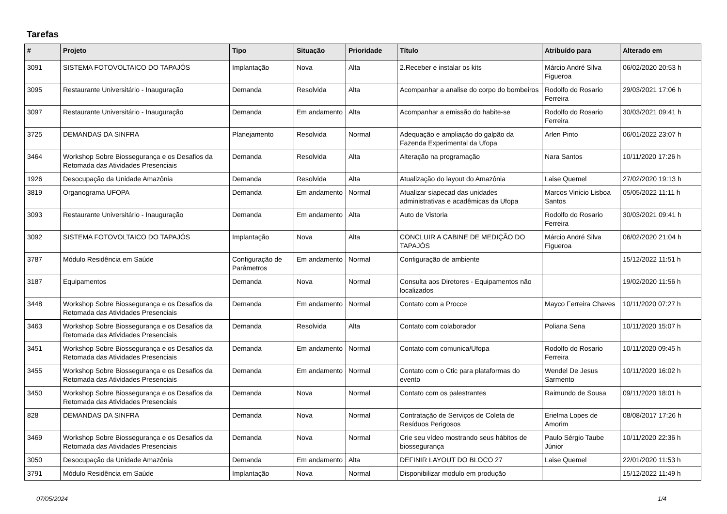Tarefas
| # | Projeto | Tipo | Situação | Prioridade | Título | Atribuído para | Alterado em |
| --- | --- | --- | --- | --- | --- | --- | --- |
| 3091 | SISTEMA FOTOVOLTAICO DO TAPAJÓS | Implantação | Nova | Alta | 2.Receber e instalar os kits | Márcio André Silva Figueroa | 06/02/2020 20:53 h |
| 3095 | Restaurante Universitário - Inauguração | Demanda | Resolvida | Alta | Acompanhar a analise do corpo do bombeiros | Rodolfo do Rosario Ferreira | 29/03/2021 17:06 h |
| 3097 | Restaurante Universitário - Inauguração | Demanda | Em andamento | Alta | Acompanhar a emissão do habite-se | Rodolfo do Rosario Ferreira | 30/03/2021 09:41 h |
| 3725 | DEMANDAS DA SINFRA | Planejamento | Resolvida | Normal | Adequação e ampliação do galpão da Fazenda Experimental da Ufopa | Arlen Pinto | 06/01/2022 23:07 h |
| 3464 | Workshop Sobre Biossegurança e os Desafios da Retomada das Atividades Presenciais | Demanda | Resolvida | Alta | Alteração na programação | Nara Santos | 10/11/2020 17:26 h |
| 1926 | Desocupação da Unidade Amazônia | Demanda | Resolvida | Alta | Atualização do layout do Amazônia | Laise Quemel | 27/02/2020 19:13 h |
| 3819 | Organograma UFOPA | Demanda | Em andamento | Normal | Atualizar siapecad das unidades administrativas e acadêmicas da Ufopa | Marcos Vinicio Lisboa Santos | 05/05/2022 11:11 h |
| 3093 | Restaurante Universitário - Inauguração | Demanda | Em andamento | Alta | Auto de Vistoria | Rodolfo do Rosario Ferreira | 30/03/2021 09:41 h |
| 3092 | SISTEMA FOTOVOLTAICO DO TAPAJÓS | Implantação | Nova | Alta | CONCLUIR A CABINE DE MEDIÇÃO DO TAPAJÓS | Márcio André Silva Figueroa | 06/02/2020 21:04 h |
| 3787 | Módulo Residência em Saúde | Configuração de Parâmetros | Em andamento | Normal | Configuração de ambiente | | 15/12/2022 11:51 h |
| 3187 | Equipamentos | Demanda | Nova | Normal | Consulta aos Diretores - Equipamentos não localizados | | 19/02/2020 11:56 h |
| 3448 | Workshop Sobre Biossegurança e os Desafios da Retomada das Atividades Presenciais | Demanda | Em andamento | Normal | Contato com a Procce | Mayco Ferreira Chaves | 10/11/2020 07:27 h |
| 3463 | Workshop Sobre Biossegurança e os Desafios da Retomada das Atividades Presenciais | Demanda | Resolvida | Alta | Contato com colaborador | Poliana Sena | 10/11/2020 15:07 h |
| 3451 | Workshop Sobre Biossegurança e os Desafios da Retomada das Atividades Presenciais | Demanda | Em andamento | Normal | Contato com comunica/Ufopa | Rodolfo do Rosario Ferreira | 10/11/2020 09:45 h |
| 3455 | Workshop Sobre Biossegurança e os Desafios da Retomada das Atividades Presenciais | Demanda | Em andamento | Normal | Contato com o Ctic para plataformas do evento | Wendel De Jesus Sarmento | 10/11/2020 16:02 h |
| 3450 | Workshop Sobre Biossegurança e os Desafios da Retomada das Atividades Presenciais | Demanda | Nova | Normal | Contato com os palestrantes | Raimundo de Sousa | 09/11/2020 18:01 h |
| 828 | DEMANDAS DA SINFRA | Demanda | Nova | Normal | Contratação de Serviços de Coleta de Resíduos Perigosos | Erielma Lopes de Amorim | 08/08/2017 17:26 h |
| 3469 | Workshop Sobre Biossegurança e os Desafios da Retomada das Atividades Presenciais | Demanda | Nova | Normal | Crie seu vídeo mostrando seus hábitos de biossegurança | Paulo Sérgio Taube Júnior | 10/11/2020 22:36 h |
| 3050 | Desocupação da Unidade Amazônia | Demanda | Em andamento | Alta | DEFINIR LAYOUT DO BLOCO 27 | Laise Quemel | 22/01/2020 11:53 h |
| 3791 | Módulo Residência em Saúde | Implantação | Nova | Normal | Disponibilizar modulo em produção | | 15/12/2022 11:49 h |
07/05/2024 1/4